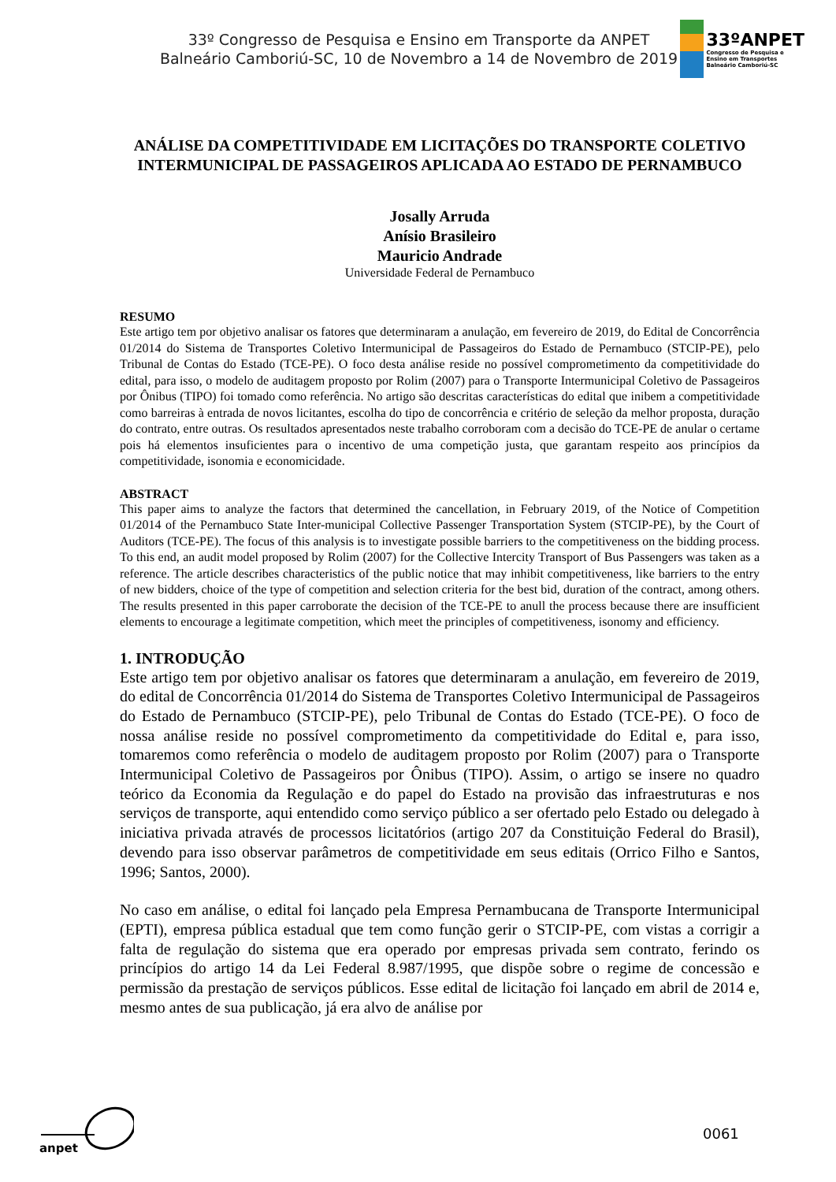33º Congresso de Pesquisa e Ensino em Transporte da ANPET
Balneário Camboriú-SC, 10 de Novembro a 14 de Novembro de 2019
33ºANPET
Congresso de Pesquisa e
Ensino em Transportes
Balneário Camboriú-SC
ANÁLISE DA COMPETITIVIDADE EM LICITAÇÕES DO TRANSPORTE COLETIVO INTERMUNICIPAL DE PASSAGEIROS APLICADA AO ESTADO DE PERNAMBUCO
Josally Arruda
Anísio Brasileiro
Mauricio Andrade
Universidade Federal de Pernambuco
RESUMO
Este artigo tem por objetivo analisar os fatores que determinaram a anulação, em fevereiro de 2019, do Edital de Concorrência 01/2014 do Sistema de Transportes Coletivo Intermunicipal de Passageiros do Estado de Pernambuco (STCIP-PE), pelo Tribunal de Contas do Estado (TCE-PE). O foco desta análise reside no possível comprometimento da competitividade do edital, para isso, o modelo de auditagem proposto por Rolim (2007) para o Transporte Intermunicipal Coletivo de Passageiros por Ônibus (TIPO) foi tomado como referência. No artigo são descritas características do edital que inibem a competitividade como barreiras à entrada de novos licitantes, escolha do tipo de concorrência e critério de seleção da melhor proposta, duração do contrato, entre outras. Os resultados apresentados neste trabalho corroboram com a decisão do TCE-PE de anular o certame pois há elementos insuficientes para o incentivo de uma competição justa, que garantam respeito aos princípios da competitividade, isonomia e economicidade.
ABSTRACT
This paper aims to analyze the factors that determined the cancellation, in February 2019, of the Notice of Competition 01/2014 of the Pernambuco State Inter-municipal Collective Passenger Transportation System (STCIP-PE), by the Court of Auditors (TCE-PE). The focus of this analysis is to investigate possible barriers to the competitiveness on the bidding process. To this end, an audit model proposed by Rolim (2007) for the Collective Intercity Transport of Bus Passengers was taken as a reference. The article describes characteristics of the public notice that may inhibit competitiveness, like barriers to the entry of new bidders, choice of the type of competition and selection criteria for the best bid, duration of the contract, among others. The results presented in this paper carroborate the decision of the TCE-PE to anull the process because there are insufficient elements to encourage a legitimate competition, which meet the principles of competitiveness, isonomy and efficiency.
1. INTRODUÇÃO
Este artigo tem por objetivo analisar os fatores que determinaram a anulação, em fevereiro de 2019, do edital de Concorrência 01/2014 do Sistema de Transportes Coletivo Intermunicipal de Passageiros do Estado de Pernambuco (STCIP-PE), pelo Tribunal de Contas do Estado (TCE-PE). O foco de nossa análise reside no possível comprometimento da competitividade do Edital e, para isso, tomaremos como referência o modelo de auditagem proposto por Rolim (2007) para o Transporte Intermunicipal Coletivo de Passageiros por Ônibus (TIPO). Assim, o artigo se insere no quadro teórico da Economia da Regulação e do papel do Estado na provisão das infraestruturas e nos serviços de transporte, aqui entendido como serviço público a ser ofertado pelo Estado ou delegado à iniciativa privada através de processos licitatórios (artigo 207 da Constituição Federal do Brasil), devendo para isso observar parâmetros de competitividade em seus editais (Orrico Filho e Santos, 1996; Santos, 2000).
No caso em análise, o edital foi lançado pela Empresa Pernambucana de Transporte Intermunicipal (EPTI), empresa pública estadual que tem como função gerir o STCIP-PE, com vistas a corrigir a falta de regulação do sistema que era operado por empresas privada sem contrato, ferindo os princípios do artigo 14 da Lei Federal 8.987/1995, que dispõe sobre o regime de concessão e permissão da prestação de serviços públicos. Esse edital de licitação foi lançado em abril de 2014 e, mesmo antes de sua publicação, já era alvo de análise por
anpet
0061